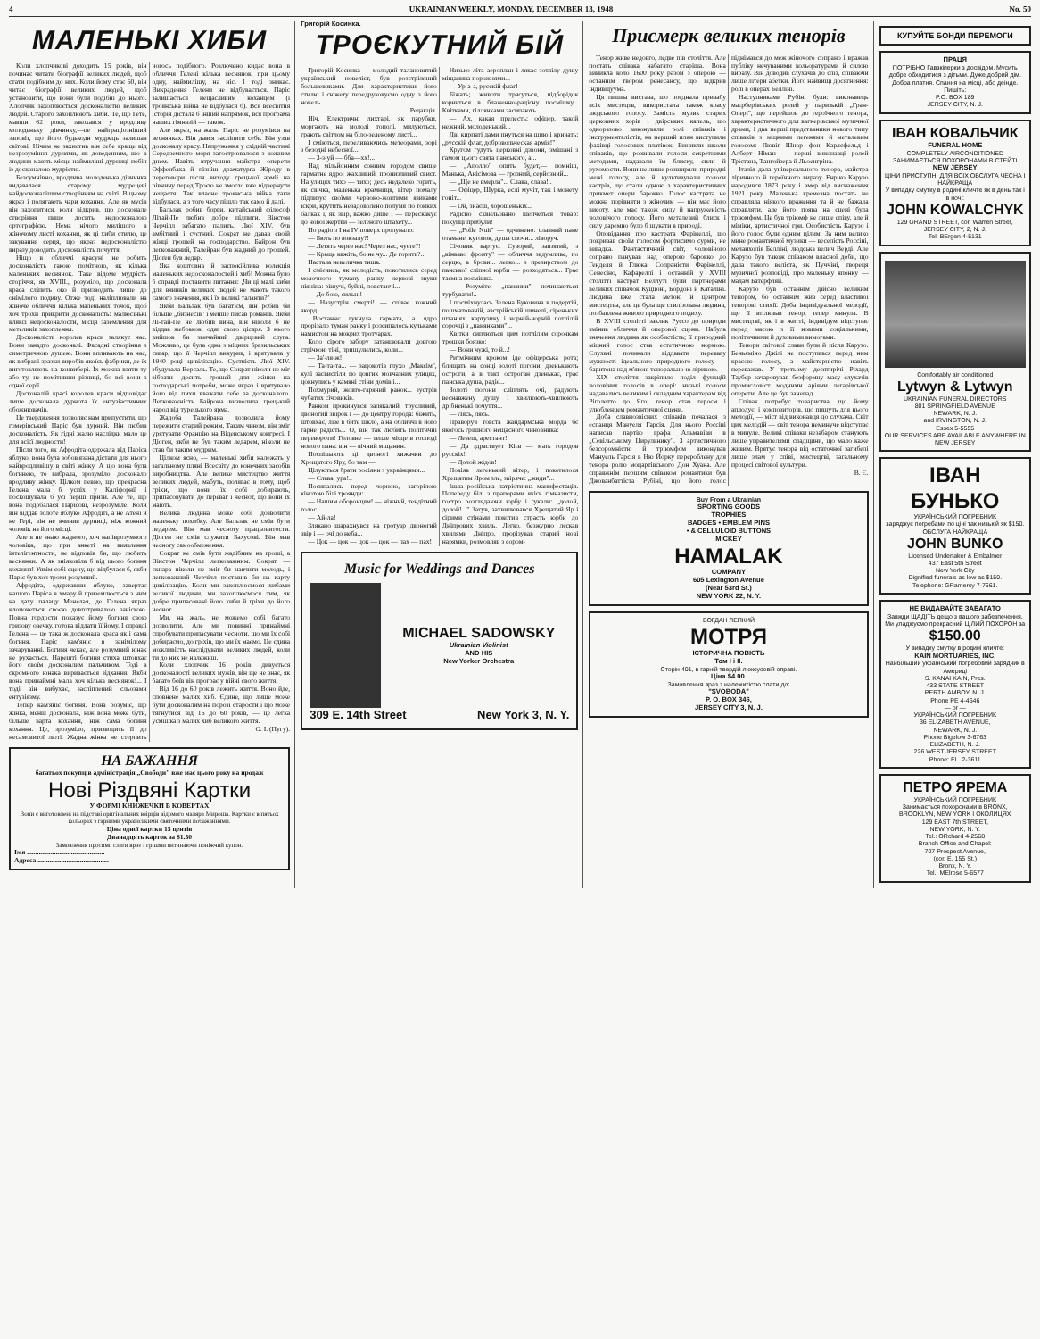4 UKRAINIAN WEEKLY, MONDAY, DECEMBER 13, 1948 No. 50
МАЛЕНЬКІ ХИБИ
Коли хлопчикові доходить 15 років, він починає читати біографії великих людей, щоб стати подібним до них. Коли йому стає 60, він читає біографії великих людей, щоб установити, що вони були подібні до нього. Хлопчик захоплюється досконалістю великих людей. Старого захоплюють хиби. Те, що Гете, мавши 62 роки, закохався у вродливу молоденьку дівчинку,—це найграціозніший заповіт, що його будькоди мудрець залишав світові. Нічим не захистив він себе краще від незрозуміння дурнями, як доведенням, що в людини мають місце наймиліші дурниці побіч із досконалою мудрістю.
Безсумнівно, вродлива молоденька дівчинка видавалася старому мудрецеві найдосконалішим створінням на світі. В цьому якраз і полягають чари кохання. Але як мусів він захопитися, коли відкрив, що досконале створіння пише досить недосконалою ортографією. Нема нічого милішого в жіночому листі кохання, як ці хиби стилю, це закування серця, що якраз недосконалістю виразу доводить досконалість почуття.
Ніщо в обличчі красуні не робить досконалість такою помітною, як кілька маленьких веснянок. Таке відоме мудрість сторіччя, як XVIII., розуміло, що досконала краса сліпить око й призводить лише до онімілого подиву. Отже тоді наліплювали на жіноче обличчя кілька маленьких точок, щоб хоч трохи прикрити досконалість: малюсінькі кляксі недосконалости, місця заземлення для метеликів захоплення.
Досконалість королев краси залякує нас. Вони занадто досконалі. Фасадні створіння з симетричною душею. Вони впливають на нас, як вибрані зразки виробів якоїсь фабрики, де їх виготовляють на конвибері. Їх можна взяти ту або ту, не помітивши різниці, бо всі вони з одної серії.
Досконалій красі королев краси відповідає лише досконала дурнота їх ентузіастичних обожнювачів.
Це твердження дозволяє нам припустити, що гомерівський Паріс був дурний. Він любив досконалість. Як гідні жалю наслідки мало це для всієї людности!
Після того, як Афродіта одержала від Паріса яблуко, вона була зобов'язана дістати для нього найвродливішу в світі жінку. А що вона була богинею, то вибрала, зрозуміло, досконало вродливу жінку. Цілком певно, що прекрасна Гелена мала б успіх у Каліфорнії і поскошувала б усі перші призи. Але те, що вона подобалася Парісові, незрозуміле. Коли він віддав золоте яблуко Афродіті, а не Атені й не Гері, він не вчинив дурниці, ніж кожний чоловік на його місці.
Але я не знаю жадного, хоч напіврозумного чоловіка, що при анкеті на виявлення інтелігентности, не відповів би, що любить веснянки. А як зніяковіла б від цього богиня кохання! Уявім собі сцену, що відбулася б, якби Паріс був хоч трохи розумний.
Афродіта, одержавши яблуко, завертає нашого Паріса в хмару й приземлюється з ним на даху палацу Менелая, де Гелена якраз клопочеться своєю довготривалою зачіскою. Повна гордости показує йому богиня свою гризову овечку, готова віддати її йому. І справді Гелена — це така ж досконала краса як і сама богиня. Паріс кам'яніє в занімілому зачаруванні. Богиня чекає, але розумний юнак не рухається. Нарешті богиня стиха штовхає його своїм досконалим пальчиком. Тоді в скромного юнака виривається зідхання. Якби вона принаймні мала хоч кілька веснянок!... І тоді він вибухає, засліплений сльозами ентузіязму.
Тепер кам'яніє богиня. Вона розуміє, що жінка, менш досконала, ніж вона може бути, більше варта кохання, ніж сама богиня кохання. Це, зрозуміло, призводить її до несамовитої люті. Жадна жінка не стерпить чогось подібного. Розлючено кидає вона в обличчя Гелені кілька веснянок, при цьому одну, наймилішу, на ніс. І тоді зникає. Викрадення Гелени не відбувається. Паріс залишається нещасливим коханцем (і троянська війна не відбулася б). Вся всесвітня історія дістала б інший напрямок, вся програма наших гімназій — також.
Але якраз, на жаль, Паріс не розумівся на веснянках. Він дався засліпити себе. Він узяв досконалу красу. Напруження у східній частині Середземного моря загострювалося з кожним днем. Навіть втручання майстра оперети Оффенбаха й пізніш драматурга Жіроду в переговори після виходу грецької армії на рівнину перед Троєю не змогло вже відвернути нещастя. Так власне троянська війна таки відбулася, а з того часу пішло так само й далі.
Бальзак робив борги, китайський філософ Літай-Пе любив добре підпити. Вінстон Черчілл забагато палить. Люї XIV. був амбітний і суєтний. Сократ не давав своїй жінці грошей на господарство. Байрон був легковажний, Талейран був жадний до грошей. Діоґен був ледар.
Яка коштовна й заспокійлива колекція маленьких недосконалостей і хиб! Можна було б справді поставити питання: „Чи ці малі хиби для вчинків великих людей не мають такого самого значення, як і їх великі таланти?"
Якби Бальзак був багатієм, він робив би більше „бизнесів" і менше писав романів. Якби Лі-тай-Пе не любив вина, він ніколи б не віддав жебракові одяг свого цісаря. З нього вийшов би звичайний двірцевий слуга. Можливо, це була одна з міцних бразильських сигар, що її Черчілл викурив, і врятувала у 1940 році цивілізацію. Суєтність Люї XIV. збудувала Версаль. Те, що Сократ ніколи не міг зібрати досить грошей для жінки на господарські потреби, може якраз і врятувало його від пихи вважати себе за досконалого. Легковажність Байрона визволила грецький народ від турецького ярма.
Жадоба Талейрана дозволила йому пережити старий режим. Таким чином, він зміг урятувати Францію на Віденському конгресі. І Діоген, якби не був таким ледарем, ніколи не став би таким мудрим.
Цілком ясно, — маленькі хиби належать у загальному пляні Всесвіту до конечних засобів виробництва. Але велике мистецтво життя великих людей, мабуть, полягає в тому, щоб гріхи, що вони їх собі добирають, припасовувати до переваг і чеснот, що вони їх мають.
Велика людина може собі дозволити маленьку похибку. Але Бальзак не смів бути ледарем. Він мав чесноту працьовитости. Діоген не смів служити Бахусові. Він мав чесноту самообмеження.
Сократ не смів бути жадібним на гроші, а Вінстон Черчілл легковажним. Сократ — скнара ніколи не зміг би навчити молодь, і легковажний Черчілл поставив би на карту цивілізацію. Коли ми захоплюємося хибами великої людини, ми захоплюємося тим, як добре припасовані його хиби й гріхи до його чеснот.
Ми, на жаль, не можемо собі багато дозволити. Але ми повинні принаймні спробувати припасувати чесноти, що ми їх собі добираємо, до гріхів, що ми їх маємо. Це єдина можливість наслідувати великих людей, коли ти до них не належиш.
Коли хлопчик 16 років дивується досконалості великих мужів, він ще не знає, як багато боїв він програє у війні свого життя.
Від 16 до 60 років лежить життя. Воно йде, сповнене малих хиб. Єдине, що лише може бути досконалим на порозі старости і що може тягнутися від 16 до 60 років, — це легка усмішка з малих хиб великого життя.
О. І. (Пугу).
НА БАЖАННЯ
багатьох покупців адміністрація „Свободи" вже має цього року на продаж
Нові Різдвяні Картки
У ФОРМІ КНИЖЕЧКИ В КОВЕРТАХ
Вони є виготовлені на підставі оригінальних взірців відомого маляра Мироша. Картки є в пятьох кольорах з гарними українськими святочними побажаннями.
Ціна одної картки 15 центів
Дванадцять карток за $1.50
Замовлення просимо слати враз з грішми витинаючи поніжчий купон.
Імя ..............................................
Адреса ..........................................
Григорій Косинка.
ТРОЄКУТНИЙ БІЙ
Григорій Косинка — молодий талановитий український новеліст, був розстріляний большевиками. Для характеристики його стилю і сюжету передруковуємо одну з його новель.
Редакція.
Ніч. Електричні лихтарі, як парубки, моргають на молоді тополі, милуються, грають світлом на біло-зеленому листі...
І сміються, переливаючись метеорами, зорі з безодні небесної...
— З-з-уй — бба—хх!...
Над мільйонним сонним городом свище гарматне ядро: жахливий, пронизливий свист. На улицях тихо — тихо; десь недалеко горить, як свічка, маленька крамниця, вітер помалу підлизує своїми червоно-жовтими язиками іскри, крутить незадоволено полумя по тонких балках і, як звір, важко дише і — перескакує до нової жертви — зеленого штахету...
По радіо з І на IV поверх пролунало:
— Бють по вокзалу?!
— Летять через нас! Через нас, чуєте?!
— Краще кажіть, бо не чу... Де горить?..
Настала невеличка тиша.
І смієчись, як молодість, покотились серед молочного туману ранку нервові звуки піяніна: рішучі, буйні, повстанчі...
— До бою, сильні!
— Назустріч смерті! — співає кожний акорд.
...Востаннє гукнула гармата, а ядро прорізало туман ранку і розсипалось кульками намистом на мокрих тротуарах.
Коло сірого забору затанцювали довгою стрічкою тіні, пришулились, коли...
— За'-ля-ж!
— Та-та-та... — зацокотів глухо „Максім", кулі засвистіли по довгих мовчазних улицях, цокнулись у камяні стіни домів і...
Похмурий, жовто-гарячий ранок... зустрів чубатих січовиків.
Ранком прокинувся залякалий, трусливий, двоногий звірок і — до центру города: біжить, штовхає, лізе в бите шкло, а на обличчі в його гарне радість... О, він так любить політичні перевороти! Головне — тепле місце в господі нового пана: він — вічний міщанин.
Поспішають ці двоногі хижачки до Хрещатого Яру, бо там —
Цілуються брати росіяни з українцями...
— Слава, ура!..
Посипались перед чорною, загорілою кінотою білі троянди:
— Нашим оборонцям! — ніжний, тендітний голос.
— Ай-ла!
Злякано шарахнувся на тротуар двоногий звір і — очі до неба...
— Цок — цок — цок — цок — пах — пах!
Низько літа аероплан і лякає зотлілу душу міщанина порожнями...
— Ур-а-а, русскій флаг!
Біжать; животи трясуться, підборідок корчиться в блаженно-радісну посмішку... Квітками, гіллячками засипають.
— Ах, какая прелесть: офіцер, такой нежний, молоденький...
Дві кирпаті дами пнуться на шию і кричать: „русскій флаг, добровольческая армія!"
Кругом гудуть церковні дзвони, змішані з гамом цього свята панського, а...
— „Аполло" опять будет,— помніш, Манька, Анісімова — грозний, серйозний...
— „Ще не вмерла"... Слава, слава!..
— Офіцер, Шурка, еслі мучіт, так і монету гоніт...
— Ой, знаєш, хорошенькіх...
Радісно схвильовано шепчеться товар: покупці прибули!
— „Folle Nuit" — одчинено: славний пане отамане, кутовок, душа спочи... ліворуч.
Січовик вартує. Суворий, завзятий, з „кінваво фронту" — обличчя задумливе, по серцю, а брови... легко... з презирством до панської сліпної юрби — розходяться... Грає таємна посмішка.
— Розуміте, „панянки" починаються турбувати!..
І посміхнулась Зелена Буковина в подертій, пошматованій, австрійській шинелі, сіреньких штаніях, картузику і чорній-чорній потлілій сорочці з „панянками"...
Квітки сиплються цим потлілим сорочкам трошки боязко:
— Вони чужі, то й...!
Ритмічним кроком іде офіцерська рота; блищать на сонці золоті погони, дзенькають остроги, а в такт остроган дзенькає, грає панська душа, радіє...
Золоті погони сліплять очі, радують веснавжену душу і хвилюють-хвилюють дрібненькі почуття...
— Лясь, лясь.
Праворуч товста жандармська морда бє якогось грішного нещасного чиновника:
— Лезеш, арестант!
— Да здраствует Кієв — мать городов русскіх!
— Долой жідов!
Повіяв легенький вітер, і покотилося Хрещатим Яром зле, звіряче: „жиди"...
Ішла російська патріотична манифестація. Попереду білі з прапорами якісь гімназисти, гостро розглядаючи юрбу і гукали: „долой, долой!..." Загув, захвилювався Хрещатий Яр і сірими стінами покотив страсть юрби до Дніпрових хвиль. Легко, безжурно лєскав хвилями Дніпро, прорізував старий нові нарямки, розмовляв з сором-
Music for Weddings and Dances
MICHAEL SADOWSKY
Ukrainian Violinist
AND HIS
New Yorker Orchestra
309 E. 14th Street New York 3, N. Y.
Присмерк великих тенорів
Тенор живе недовго, ледве пів століття. Але постать співака набагато старіша. Вона виникла коло 1600 року разом з оперою — останнім твором ренесансу, що відкрив індивідуума.
Ця пишна вистава, що поєднала привабу всіх мистецтв, використала також красу людського голосу. Замість музик старих церковних хорів і двірських капель, що одноразово виконували ролі співаків і інструменталістів, на перший плян виступили фахівці голосових платівок. Виникли школи співаків, що розвивали голоси секретними методами, надавали їм блиску, сили й рухомости. Вони не лише розширяли природні межі голосу, але й культивували голоси кастрів, що стали одною з характеристичних прикмет опери барокко. Голос кастрата не можна порівняти з жіночим — він має його висоту, але має також силу й напруженість чоловічого голосу. Його металевий блиск і силу даремно було б шукати в природі.
Оповідання про кастрата Фарінеллі, що покривав своїм голосом фортисимо сурми, не вигадка. Фантастичний світ, чоловічого сопрано панував над оперою барокко до Генделя й Глюка. Сопраністи Фарінеллі, Сенесіно, Кафареллі і останній у XVIII столітті кастрат Веллуті були партнерами великих співачок Куццоні, Бордоні й Каталіні. Людина вже стала метою й центром мистецтва, але це була ще стилізована людина, позбавлена живого природного подиху.
В XVIII столітті заклик Руссо до природи змінив обличчя й оперової сцени. Набула значення людина як особистість; її природний міцний голос став естетичною нормою. Слухачі починали віддавати перевагу мужності ідеального природного голосу — баритона над м'якою тенорально-ю лірикою.
XIX століття закріпило поділ функцій чоловічих голосів в опері: низькі голоси надавались великим і складним характерам від Ріголетто до Яго; тенор став героєм і улюбленцем романтичної сцени.
Доба славнозвісних співаків почалася з еспанця Мануеля Гарсія. Для нього Россіні написав партію графа Альмавіви в „Севільському Цирульнику". З артистичного безсоромністю й тріюмфом виконував Мануель Гарсія в Ню Йорку перероблену для тенора ролю моцартівського Дон Хуана. Але справжнім першим співаком романтики був Джованбаттіста Рубіні, що його голос піднімався до меж жіночого сопрано і вражав публіку нечуваними кольоратурами й силою виразу. Він доводив слухачів до сліз, співаючи лише літери абетки. Його найвищі досягнення: ролі в операх Белліні.
Наступниками Рубіні були: виконавець маєрберівських ролей у паризькій „Гран-Опері", що перейшов до героїчного тенора, характеристичного для вагнерівської музичної драми, і два перші представники нового типу співаків з міцними легенями й металевим голосом: Лювіґ Шнор фон Карлсфельд і Алберт Німан — перші виконавці ролей Трістана, Тангойзера й Льоенгріна.
Італія дала універсального тенора, майстра ліричного й героїчного виразу. Енріко Карузо народився 1873 року і вмер від виснаження 1921 року. Маленька кремезна постать не справляла ніякого враження та й не бажала справляти, але його поява на сцені була тріюмфом. Це був тріюмф не лише співу, але й міміки, артистичної гри. Особистість Карузо і його голос були одним цілим. За ним велико мине романтичної музики — веселість Россіні, меланхолія Белліні, людська велич Верді. Але Карузо був також співаком власної доби, що дала такого веліста, як Пуччіні, твореця музичної розповіді, про маленьку японку — мадам Батерфляй.
Карузо був останнім дійсно великим тенором, бо останнім жив серед властивої тенорові стихії. Доба індивідуальної мелодії, що її втілював тенор, тепер минула. В мистецтві, як і в житті, індивідум відступає перед масою з її новими соціяльними, політичними й духовими вимогами.
Тенори світової слави були й після Карузо. Беньяміно Джілі не поступався перед ним красою голосу, а майстерністю навіть переважав. У третьому десятирічі Ріхард Таубер зачаровував безформну масу слухачів промисловіст модними аріями легарівської оперети. Але це був занепад.
Співак потребує товариства, що йому аплодує, і композиторів, що пишуть для нього мелодії, — міст від виконавця до слухача. Світ цих мелодій — світ тенора неминуче відступає в минуле. Великі співаки незабаром станують лише управителями спадщини, що мало каже живим. Врятує тенора від остаточної загибелі лише злам у співі, мистецтві, загальному процесі світової культури.
В. Є.
Buy From a Ukrainian
SPORTING GOODS
TROPHIES
BADGES • EMBLEM PINS
• & CELLULOID BUTTONS
MICKEY
HAMALAK
COMPANY
605 Lexington Avenue
(Near 53rd St.)
NEW YORK 22, N. Y.
БОГДАН ЛЕПКИЙ
МОТРЯ
ІСТОРИЧНА ПОВІСТЬ
Том І і ІІ.
Сторін 401, в гарній твердій люксусовій оправі.
Ціна $4.00.
Замовлення враз з належитістю слати до:
"SVOBODA"
P. O. BOX 346,
JERSEY CITY 3, N. J.
КУПУЙТЕ БОНДИ ПЕРЕМОГИ
ПРАЦЯ
ПОТРІБНО Гавзкіперки з досвідом. Мусить добре обходитися з дітьми. Дуже добрий дім. Добра платня. Спання на місці, або деінде. Пишіть:
P.O. BOX 189
JERSEY CITY, N. J.
ІВАН КОВАЛЬЧИК
FUNERAL HOME
COMPLETELY AIRCONDITIONED
ЗАНИМАЄТЬСЯ ПОХОРОНАМИ В СТЕЙТІ
NEW JERSEY
ЦІНИ ПРИСТУПНІ ДЛЯ ВСІХ ОБСЛУГА ЧЕСНА І НАЙКРАЩА
У випадку смутку в родині кличте як в день так і в ночі:
JOHN KOWALCHYK
129 GRAND STREET, cor. Warren Street,
JERSEY CITY, 2, N. J.
Tel. BErgen 4-5131
Comfortably air conditioned
Lytwyn & Lytwyn
UKRAINIAN FUNERAL DIRECTORS
801 SPRINGFIELD AVENUE
NEWARK, N. J.
and IRVINGTON, N. J.
Essex 5-5555
OUR SERVICES ARE AVAILABLE ANYWHERE IN NEW JERSEY
ІВАН БУНЬКО
УКРАЇНСЬКИЙ ПОГРЕБНИК
заряджує погребами по ціні так низькій як $150.
ОБСЛУГА НАЙКРАЩА
JOHN BUNKO
Licensed Undertaker & Embalmer
437 East 5th Street
New York City
Dignified funerals as low as $150.
Telephone: GRamercy 7-7661.
НЕ ВИДАВАЙТЕ ЗАБАГАТО
Завжди ЩАДІТЬ дещо з вашого забезпечення. Ми уладжуємо прекрасний ЦІЛИЙ ПОХОРОН за $150.00
У випадку смутку в родині кличте:
KAIN MORTUARIES, INC.
Найбільший український погребовий зарядчик в Америці
S. KANAI KAIN, Pres.
433 STATE STREET
PERTH AMBOY, N. J.
Phone PE 4-4646
— or —
УКРАЇНСЬКИЙ ПОГРЕБНИК
36 ELIZABETH AVENUE,
NEWARK, N. J.
Phone Bigelow 3-6763
ELIZABETH, N. J.
226 WEST JERSEY STREET
Phone: EL. 2-3611
ПЕТРО ЯРЕМА
УКРАЇНСЬКИЙ ПОГРЕБНИК
Занимається похоронами в BRONX, BROOKLYN, NEW YORK I ОКОЛИЦЯХ
129 EAST 7th STREET,
NEW YORK, N. Y.
Tel.: ORchard 4-2568
Branch Office and Chapel:
707 Prospect Avenue,
(cor. E. 155 St.)
Bronx, N. Y.
Tel.: MElrose 5-6577